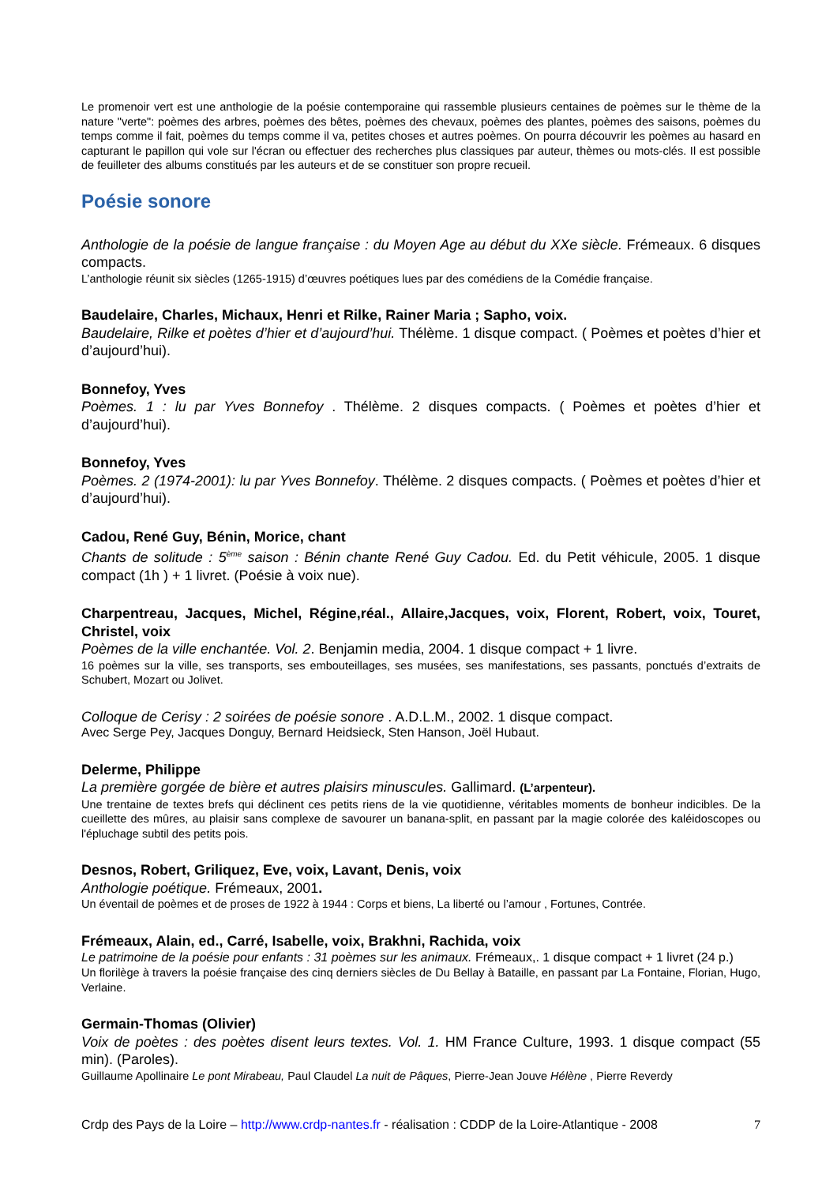Le promenoir vert est une anthologie de la poésie contemporaine qui rassemble plusieurs centaines de poèmes sur le thème de la nature "verte": poèmes des arbres, poèmes des bêtes, poèmes des chevaux, poèmes des plantes, poèmes des saisons, poèmes du temps comme il fait, poèmes du temps comme il va, petites choses et autres poèmes. On pourra découvrir les poèmes au hasard en capturant le papillon qui vole sur l'écran ou effectuer des recherches plus classiques par auteur, thèmes ou mots-clés. Il est possible de feuilleter des albums constitués par les auteurs et de se constituer son propre recueil.
Poésie sonore
Anthologie de la poésie de langue française : du Moyen Age au début du XXe siècle. Frémeaux. 6 disques compacts.
L’anthologie réunit six siècles (1265-1915) d’œuvres poétiques lues par des comédiens de la Comédie française.
Baudelaire, Charles, Michaux, Henri et Rilke, Rainer Maria ; Sapho, voix.
Baudelaire, Rilke et poètes d’hier et d’aujourd’hui. Thélème. 1 disque compact. ( Poèmes et poètes d’hier et d’aujourd’hui).
Bonnefoy, Yves
Poèmes. 1 : lu par Yves Bonnefoy . Thélème. 2 disques compacts. ( Poèmes et poètes d’hier et d’aujourd’hui).
Bonnefoy, Yves
Poèmes. 2 (1974-2001): lu par Yves Bonnefoy. Thélème. 2 disques compacts. ( Poèmes et poètes d’hier et d’aujourd’hui).
Cadou, René Guy, Bénin, Morice, chant
Chants de solitude : 5<sup>ème</sup> saison : Bénin chante René Guy Cadou. Ed. du Petit véhicule, 2005. 1 disque compact (1h ) + 1 livret. (Poésie à voix nue).
Charpentreau, Jacques, Michel, Régine,réal., Allaire,Jacques, voix, Florent, Robert, voix, Touret, Christel, voix
Poèmes de la ville enchantée. Vol. 2. Benjamin media, 2004. 1 disque compact + 1 livre.
16 poèmes sur la ville, ses transports, ses embouteillages, ses musées, ses manifestations, ses passants, ponctués d’extraits de Schubert, Mozart ou Jolivet.
Colloque de Cerisy : 2 soirées de poésie sonore . A.D.L.M., 2002. 1 disque compact.
Avec Serge Pey, Jacques Donguy, Bernard Heidsieck, Sten Hanson, Joël Hubaut.
Delerme, Philippe
La première gorgée de bière et autres plaisirs minuscules. Gallimard. (L’arpenteur).
Une trentaine de textes brefs qui déclinent ces petits riens de la vie quotidienne, véritables moments de bonheur indicibles. De la cueillette des mûres, au plaisir sans complexe de savourer un banana-split, en passant par la magie colorée des kaléidoscopes ou l'épluchage subtil des petits pois.
Desnos, Robert, Griliquez, Eve, voix, Lavant, Denis, voix
Anthologie poétique. Frémeaux, 2001.
Un éventail de poèmes et de proses de 1922 à 1944 : Corps et biens, La liberté ou l’amour , Fortunes, Contrée.
Frémeaux, Alain, ed., Carré, Isabelle, voix, Brakhni, Rachida, voix
Le patrimoine de la poésie pour enfants : 31 poèmes sur les animaux. Frémeaux,. 1 disque compact + 1 livret (24 p.)
Un florilège à travers la poésie française des cinq derniers siècles de Du Bellay à Bataille, en passant par La Fontaine, Florian, Hugo, Verlaine.
Germain-Thomas (Olivier)
Voix de poètes : des poètes disent leurs textes. Vol. 1. HM France Culture, 1993. 1 disque compact (55 min). (Paroles).
Guillaume Apollinaire Le pont Mirabeau, Paul Claudel La nuit de Pâques, Pierre-Jean Jouve Hélène , Pierre Reverdy
Crdp des Pays de la Loire – http://www.crdp-nantes.fr - réalisation : CDDP de la Loire-Atlantique - 2008 7